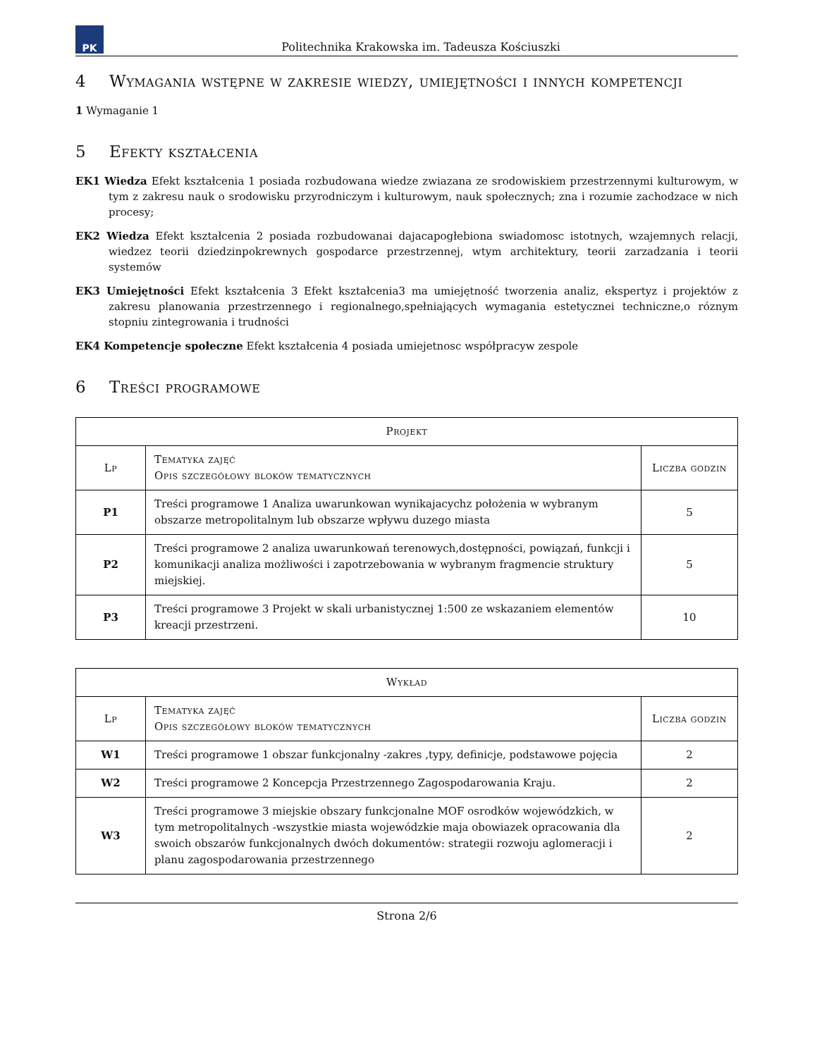PK
Politechnika Krakowska im. Tadeusza Kościuszki
4 Wymagania wstępne w zakresie wiedzy, umiejętności i innych kompetencji
1 Wymaganie 1
5 Efekty kształcenia
EK1 Wiedza Efekt kształcenia 1 posiada rozbudowana wiedze zwiazana ze srodowiskiem przestrzennymi kulturowym, w tym z zakresu nauk o srodowisku przyrodniczym i kulturowym, nauk społecznych; zna i rozumie zachodzace w nich procesy;
EK2 Wiedza Efekt kształcenia 2 posiada rozbudowanai dajacapogłebiona swiadomosc istotnych, wzajemnych relacji, wiedzez teorii dziedzinpokrewnych gospodarce przestrzennej, wtym architektury, teorii zarzadzania i teorii systemów
EK3 Umiejętności Efekt kształcenia 3 Efekt kształcenia3 ma umiejętność tworzenia analiz, ekspertyz i projektów z zakresu planowania przestrzennego i regionalnego,spełniających wymagania estetycznei techniczne,o róznym stopniu zintegrowania i trudności
EK4 Kompetencje społeczne Efekt kształcenia 4 posiada umiejetnosc współpracyw zespole
6 Treści programowe
| Projekt | | |
| --- | --- | --- |
| Lp | Tematyka zajęć Opis szczegółowy bloków tematycznych | Liczba godzin |
| P1 | Treści programowe 1 Analiza uwarunkowan wynikajacychz położenia w wybranym obszarze metropolitalnym lub obszarze wpływu duzego miasta | 5 |
| P2 | Treści programowe 2 analiza uwarunkowań terenowych,dostępności, powiązań, funkcji i komunikacji analiza możliwości i zapotrzebowania w wybranym fragmencie struktury miejskiej. | 5 |
| P3 | Treści programowe 3 Projekt w skali urbanistycznej 1:500 ze wskazaniem elementów kreacji przestrzeni. | 10 |
| Wykład | | |
| --- | --- | --- |
| Lp | Tematyka zajęć Opis szczegółowy bloków tematycznych | Liczba godzin |
| W1 | Treści programowe 1 obszar funkcjonalny -zakres ,typy, definicje, podstawowe pojęcia | 2 |
| W2 | Treści programowe 2 Koncepcja Przestrzennego Zagospodarowania Kraju. | 2 |
| W3 | Treści programowe 3 miejskie obszary funkcjonalne MOF osrodków wojewódzkich, w tym metropolitalnych -wszystkie miasta wojewódzkie maja obowiazek opracowania dla swoich obszarów funkcjonalnych dwóch dokumentów: strategii rozwoju aglomeracji i planu zagospodarowania przestrzennego | 2 |
Strona 2/6